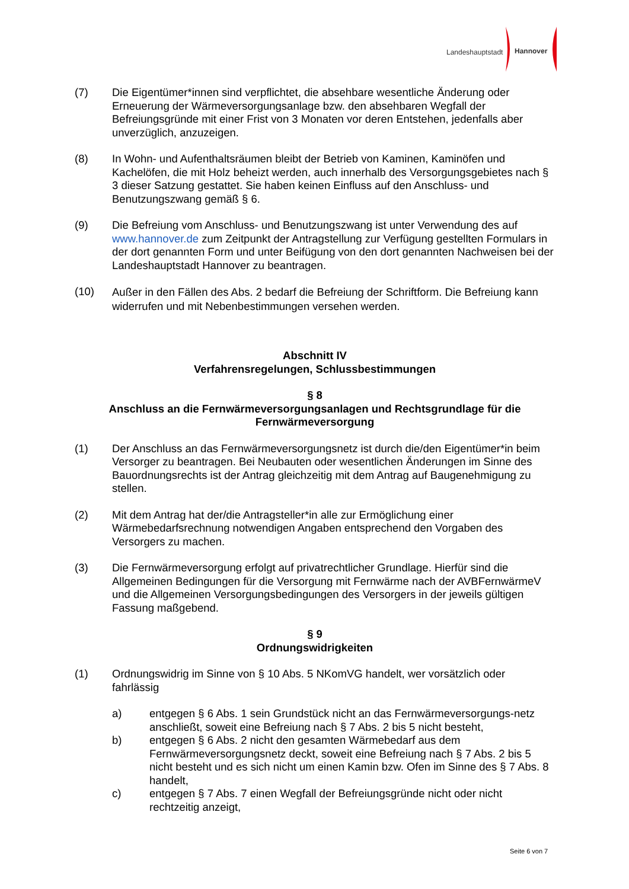Landeshauptstadt Hannover
(7) Die Eigentümer*innen sind verpflichtet, die absehbare wesentliche Änderung oder Erneuerung der Wärmeversorgungsanlage bzw. den absehbaren Wegfall der Befreiungsgründe mit einer Frist von 3 Monaten vor deren Entstehen, jedenfalls aber unverzüglich, anzuzeigen.
(8) In Wohn- und Aufenthaltsräumen bleibt der Betrieb von Kaminen, Kaminöfen und Kachelöfen, die mit Holz beheizt werden, auch innerhalb des Versorgungsgebietes nach § 3 dieser Satzung gestattet. Sie haben keinen Einfluss auf den Anschluss- und Benutzungszwang gemäß § 6.
(9) Die Befreiung vom Anschluss- und Benutzungszwang ist unter Verwendung des auf www.hannover.de zum Zeitpunkt der Antragstellung zur Verfügung gestellten Formulars in der dort genannten Form und unter Beifügung von den dort genannten Nachweisen bei der Landeshauptstadt Hannover zu beantragen.
(10)
Außer in den Fällen des Abs. 2 bedarf die Befreiung der Schriftform. Die Befreiung kann widerrufen und mit Nebenbestimmungen versehen werden.
Abschnitt IV
Verfahrensregelungen, Schlussbestimmungen
§ 8
Anschluss an die Fernwärmeversorgungsanlagen und Rechtsgrundlage für die Fernwärmeversorgung
(1) Der Anschluss an das Fernwärmeversorgungsnetz ist durch die/den Eigentümer*in beim Versorger zu beantragen. Bei Neubauten oder wesentlichen Änderungen im Sinne des Bauordnungsrechts ist der Antrag gleichzeitig mit dem Antrag auf Baugenehmigung zu stellen.
(2) Mit dem Antrag hat der/die Antragsteller*in alle zur Ermöglichung einer Wärmebedarfsrechnung notwendigen Angaben entsprechend den Vorgaben des Versorgers zu machen.
(3) Die Fernwärmeversorgung erfolgt auf privatrechtlicher Grundlage. Hierfür sind die Allgemeinen Bedingungen für die Versorgung mit Fernwärme nach der AVBFernwärmeV und die Allgemeinen Versorgungsbedingungen des Versorgers in der jeweils gültigen Fassung maßgebend.
§ 9
Ordnungswidrigkeiten
(1) Ordnungswidrig im Sinne von § 10 Abs. 5 NKomVG handelt, wer vorsätzlich oder fahrlässig
a) entgegen § 6 Abs. 1 sein Grundstück nicht an das Fernwärmeversorgungs-netz anschließt, soweit eine Befreiung nach § 7 Abs. 2 bis 5 nicht besteht,
b) entgegen § 6 Abs. 2 nicht den gesamten Wärmebedarf aus dem Fernwärmeversorgungsnetz deckt, soweit eine Befreiung nach § 7 Abs. 2 bis 5 nicht besteht und es sich nicht um einen Kamin bzw. Ofen im Sinne des § 7 Abs. 8 handelt,
c) entgegen § 7 Abs. 7 einen Wegfall der Befreiungsgründe nicht oder nicht rechtzeitig anzeigt,
Seite 6 von 7